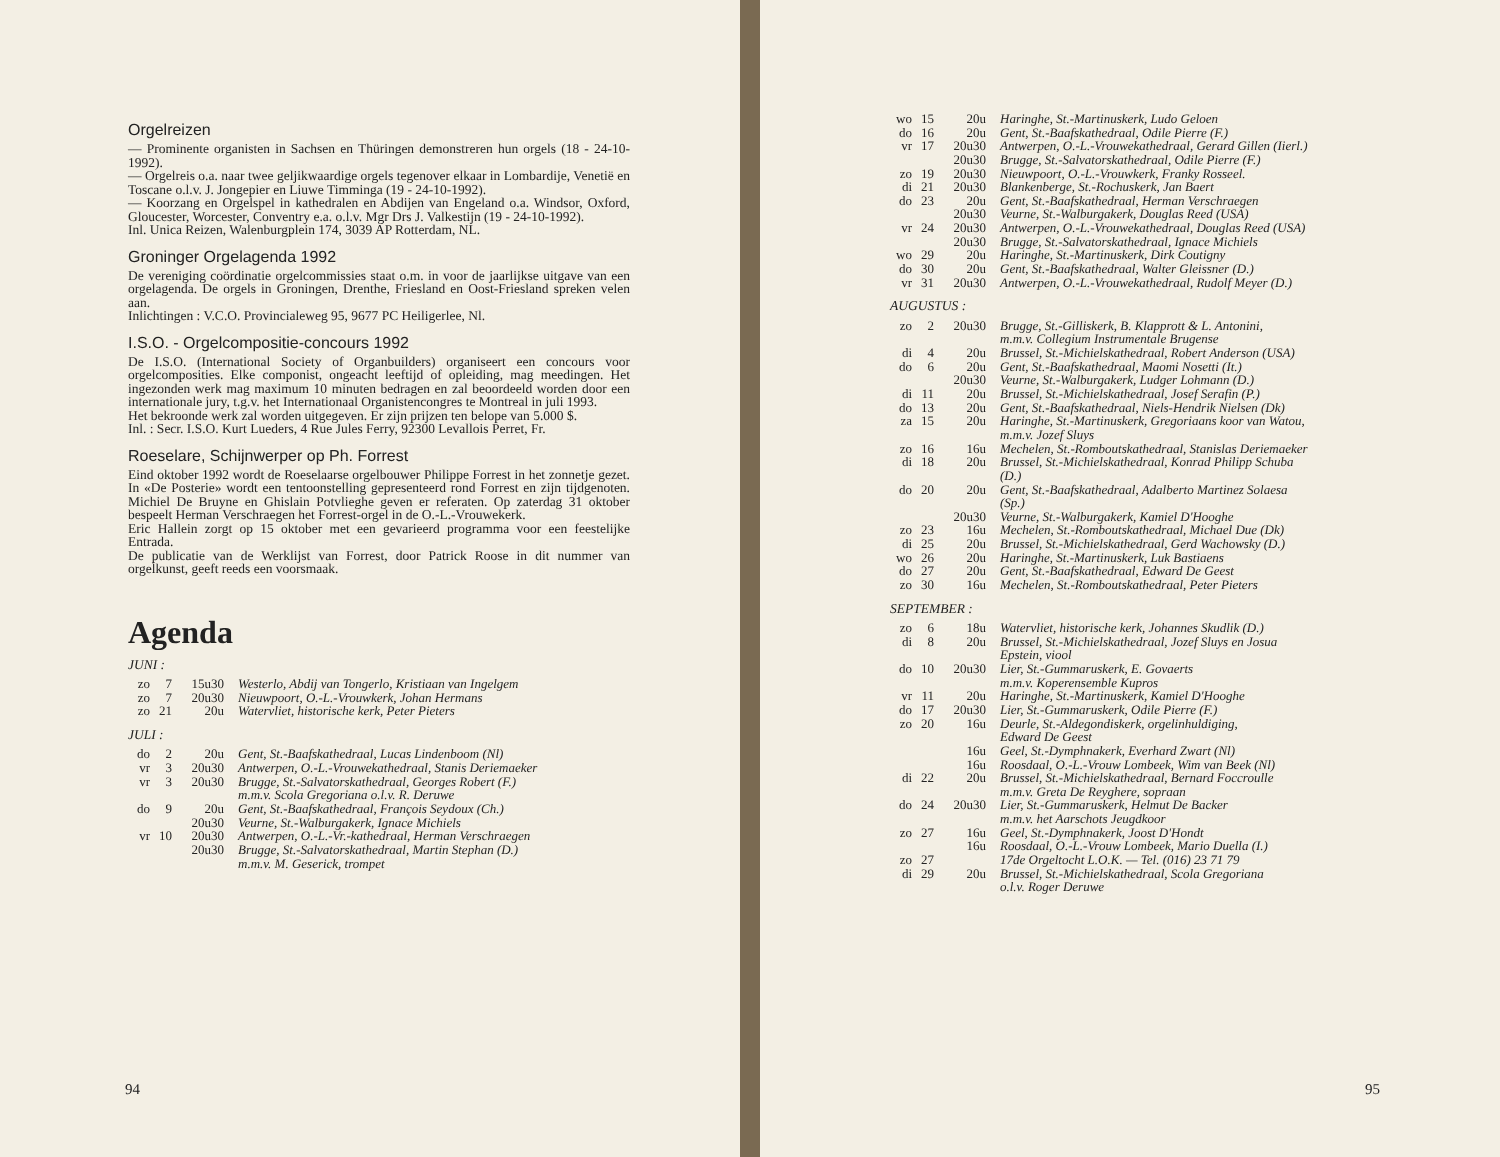Orgelreizen
— Prominente organisten in Sachsen en Thüringen demonstreren hun orgels (18 - 24-10-1992).
— Orgelreis o.a. naar twee geljikwaardige orgels tegenover elkaar in Lombardije, Venetië en Toscane o.l.v. J. Jongepier en Liuwe Timminga (19 - 24-10-1992).
— Koorzang en Orgelspel in kathedralen en Abdijen van Engeland o.a. Windsor, Oxford, Gloucester, Worcester, Conventry e.a. o.l.v. Mgr Drs J. Valkestijn (19 - 24-10-1992).
Inl. Unica Reizen, Walenburgplein 174, 3039 AP Rotterdam, NL.
Groninger Orgelagenda 1992
De vereniging coördinatie orgelcommissies staat o.m. in voor de jaarlijkse uitgave van een orgelagenda. De orgels in Groningen, Drenthe, Friesland en Oost-Friesland spreken velen aan.
Inlichtingen : V.C.O. Provincialeweg 95, 9677 PC Heiligerlee, Nl.
I.S.O. - Orgelcompositie-concours 1992
De I.S.O. (International Society of Organbuilders) organiseert een concours voor orgelcomposities. Elke componist, ongeacht leeftijd of opleiding, mag meedingen. Het ingezonden werk mag maximum 10 minuten bedragen en zal beoordeeld worden door een internationale jury, t.g.v. het Internationaal Organistencongres te Montreal in juli 1993.
Het bekroonde werk zal worden uitgegeven. Er zijn prijzen ten belope van 5.000 $.
Inl. : Secr. I.S.O. Kurt Lueders, 4 Rue Jules Ferry, 92300 Levallois Perret, Fr.
Roeselare, Schijnwerper op Ph. Forrest
Eind oktober 1992 wordt de Roeselaarse orgelbouwer Philippe Forrest in het zonnetje gezet. In «De Posterie» wordt een tentoonstelling gepresenteerd rond Forrest en zijn tijdgenoten. Michiel De Bruyne en Ghislain Potvlieghe geven er referaten. Op zaterdag 31 oktober bespeelt Herman Verschraegen het Forrest-orgel in de O.-L.-Vrouwekerk.
Eric Hallein zorgt op 15 oktober met een gevarieerd programma voor een feestelijke Entrada.
De publicatie van de Werklijst van Forrest, door Patrick Roose in dit nummer van orgelkunst, geeft reeds een voorsmaak.
Agenda
JUNI :
| zo | 7 | 15u30 | Westerlo, Abdij van Tongerlo, Kristiaan van Ingelgem |
| zo | 7 | 20u30 | Nieuwpoort, O.-L.-Vrouwkerk, Johan Hermans |
| zo | 21 | 20u | Watervliet, historische kerk, Peter Pieters |
JULI :
| do | 2 | 20u | Gent, St.-Baafskathedraal, Lucas Lindenboom (Nl) |
| vr | 3 | 20u30 | Antwerpen, O.-L.-Vrouwekathedraal, Stanis Deriemaeker |
| vr | 3 | 20u30 | Brugge, St.-Salvatorskathedraal, Georges Robert (F.) m.m.v. Scola Gregoriana o.l.v. R. Deruwe |
| do | 9 | 20u | Gent, St.-Baafskathedraal, François Seydoux (Ch.) |
| | | 20u30 | Veurne, St.-Walburgakerk, Ignace Michiels |
| vr | 10 | 20u30 | Antwerpen, O.-L.-Vr.-kathedraal, Herman Verschraegen |
| | | 20u30 | Brugge, St.-Salvatorskathedraal, Martin Stephan (D.) m.m.v. M. Geserick, trompet |
94
| wo | 15 | 20u | Haringhe, St.-Martinuskerk, Ludo Geloen |
| do | 16 | 20u | Gent, St.-Baafskathedraal, Odile Pierre (F.) |
| vr | 17 | 20u30 | Antwerpen, O.-L.-Vrouwekathedraal, Gerard Gillen (Iierl.) |
| | | 20u30 | Brugge, St.-Salvatorskathedraal, Odile Pierre (F.) |
| zo | 19 | 20u30 | Nieuwpoort, O.-L.-Vrouwkerk, Franky Rosseel. |
| di | 21 | 20u30 | Blankenberge, St.-Rochuskerk, Jan Baert |
| do | 23 | 20u | Gent, St.-Baafskathedraal, Herman Verschraegen |
| | | 20u30 | Veurne, St.-Walburgakerk, Douglas Reed (USA) |
| vr | 24 | 20u30 | Antwerpen, O.-L.-Vrouwekathedraal, Douglas Reed (USA) |
| | | 20u30 | Brugge, St.-Salvatorskathedraal, Ignace Michiels |
| wo | 29 | 20u | Haringhe, St.-Martinuskerk, Dirk Coutigny |
| do | 30 | 20u | Gent, St.-Baafskathedraal, Walter Gleissner (D.) |
| vr | 31 | 20u30 | Antwerpen, O.-L.-Vrouwekathedraal, Rudolf Meyer (D.) |
AUGUSTUS :
| zo | 2 | 20u30 | Brugge, St.-Gilliskerk, B. Klapprott & L. Antonini, m.m.v. Collegium Instrumentale Brugense |
| di | 4 | 20u | Brussel, St.-Michielskathedraal, Robert Anderson (USA) |
| do | 6 | 20u | Gent, St.-Baafskathedraal, Maomi Nosetti (It.) |
| | | 20u30 | Veurne, St.-Walburgakerk, Ludger Lohmann (D.) |
| di | 11 | 20u | Brussel, St.-Michielskathedraal, Josef Serafin (P.) |
| do | 13 | 20u | Gent, St.-Baafskathedraal, Niels-Hendrik Nielsen (Dk) |
| za | 15 | 20u | Haringhe, St.-Martinuskerk, Gregoriaans koor van Watou, m.m.v. Jozef Sluys |
| zo | 16 | 16u | Mechelen, St.-Romboutskathedraal, Stanislas Deriemaeker |
| di | 18 | 20u | Brussel, St.-Michielskathedraal, Konrad Philipp Schuba (D.) |
| do | 20 | 20u | Gent, St.-Baafskathedraal, Adalberto Martinez Solaesa (Sp.) |
| | | 20u30 | Veurne, St.-Walburgakerk, Kamiel D'Hooghe |
| zo | 23 | 16u | Mechelen, St.-Romboutskathedraal, Michael Due (Dk) |
| di | 25 | 20u | Brussel, St.-Michielskathedraal, Gerd Wachowsky (D.) |
| wo | 26 | 20u | Haringhe, St.-Martinuskerk, Luk Bastiaens |
| do | 27 | 20u | Gent, St.-Baafskathedraal, Edward De Geest |
| zo | 30 | 16u | Mechelen, St.-Romboutskathedraal, Peter Pieters |
SEPTEMBER :
| zo | 6 | 18u | Watervliet, historische kerk, Johannes Skudlik (D.) |
| di | 8 | 20u | Brussel, St.-Michielskathedraal, Jozef Sluys en Josua Epstein, viool |
| do | 10 | 20u30 | Lier, St.-Gummaruskerk, E. Govaerts m.m.v. Koperensemble Kupros |
| vr | 11 | 20u | Haringhe, St.-Martinuskerk, Kamiel D'Hooghe |
| do | 17 | 20u30 | Lier, St.-Gummaruskerk, Odile Pierre (F.) |
| zo | 20 | 16u | Deurle, St.-Aldegondiskerk, orgelinhuldiging, Edward De Geest |
| | | 16u | Geel, St.-Dymphnakerk, Everhard Zwart (Nl) |
| | | 16u | Roosdaal, O.-L.-Vrouw Lombeek, Wim van Beek (Nl) |
| di | 22 | 20u | Brussel, St.-Michielskathedraal, Bernard Foccroulle m.m.v. Greta De Reyghere, sopraan |
| do | 24 | 20u30 | Lier, St.-Gummaruskerk, Helmut De Backer m.m.v. het Aarschots Jeugdkoor |
| zo | 27 | 16u | Geel, St.-Dymphnakerk, Joost D'Hondt |
| | | 16u | Roosdaal, O.-L.-Vrouw Lombeek, Mario Duella (I.) |
| zo | 27 | | 17de Orgeltocht L.O.K. — Tel. (016) 23 71 79 |
| di | 29 | 20u | Brussel, St.-Michielskathedraal, Scola Gregoriana o.l.v. Roger Deruwe |
95